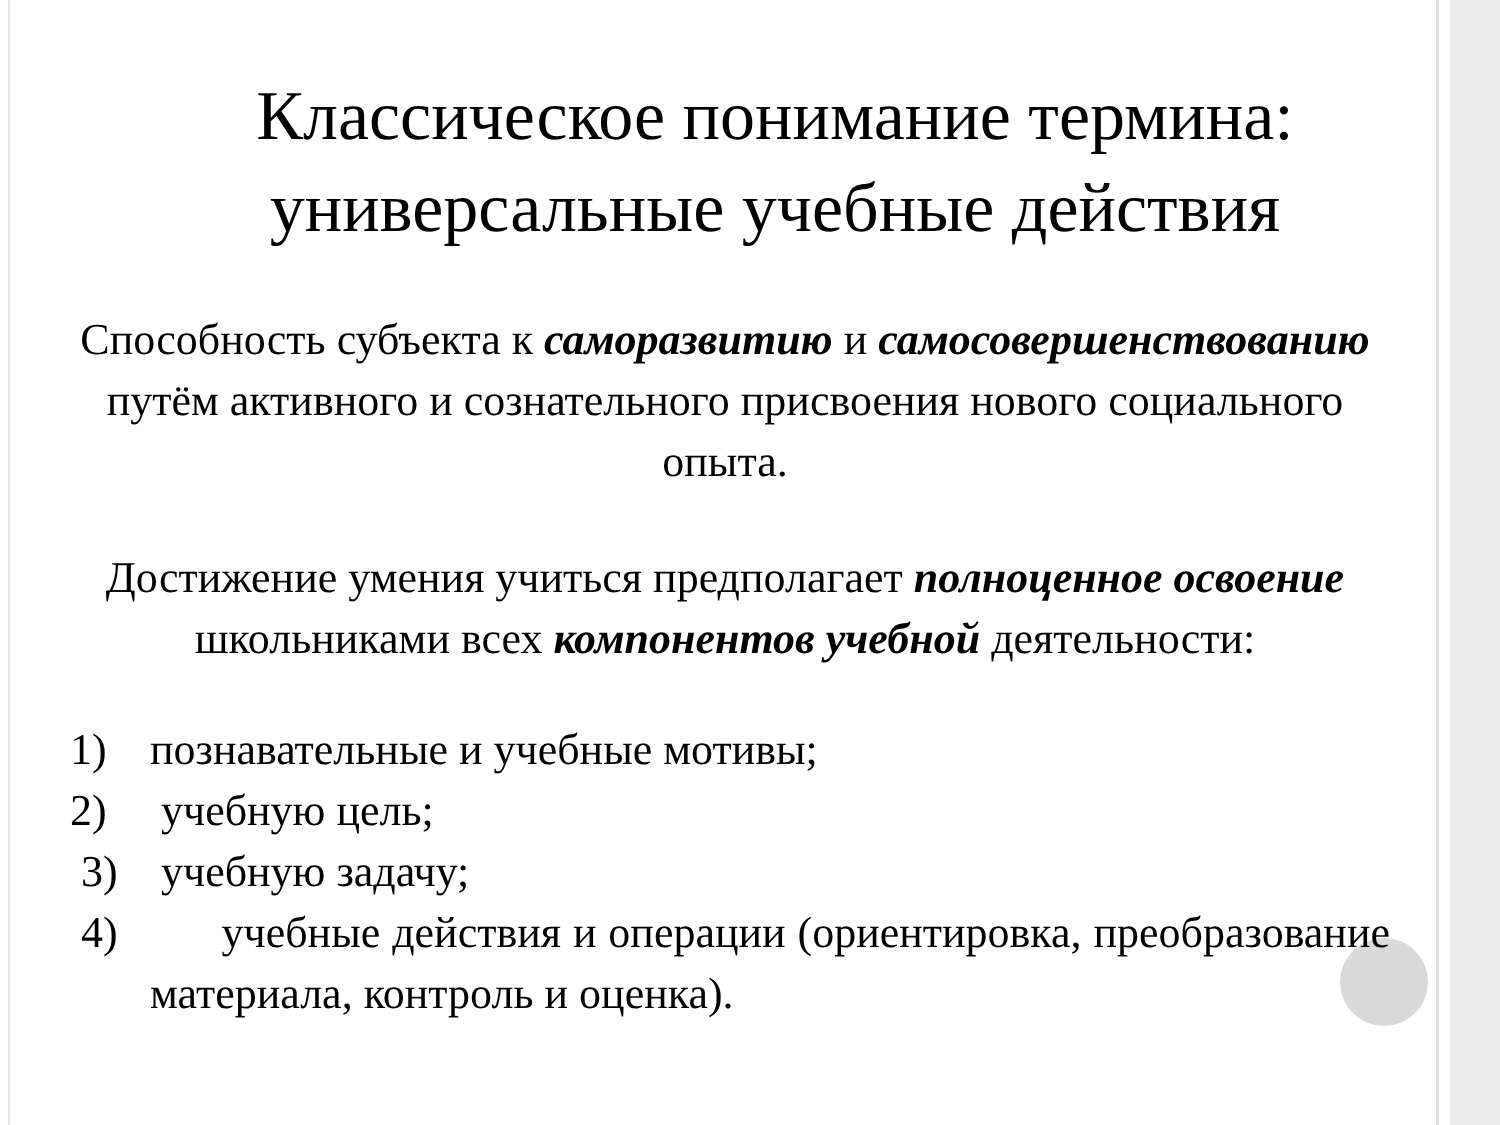Классическое понимание термина: универсальные учебные действия
Способность субъекта к саморазвитию и самосовершенствованию путём активного и сознательного присвоения нового социального опыта.
Достижение умения учиться предполагает полноценное освоение школьниками всех компонентов учебной деятельности:
1) познавательные и учебные мотивы;
2) учебную цель;
3) учебную задачу;
4) учебные действия и операции (ориентировка, преобразование материала, контроль и оценка).